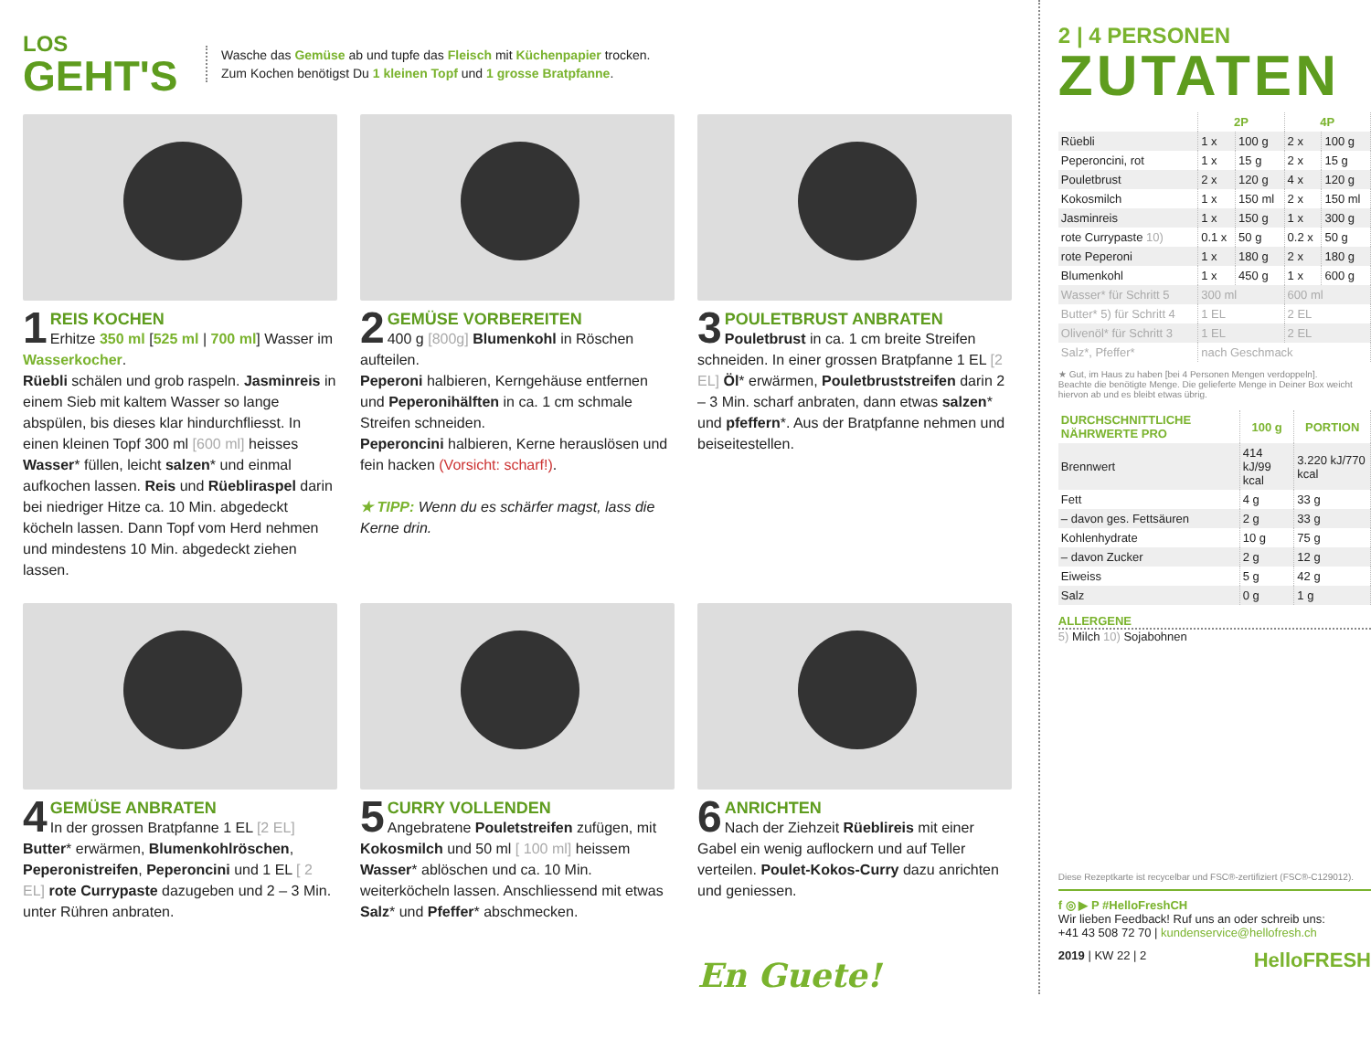LOS
GEHT'S
Wasche das Gemüse ab und tupfe das Fleisch mit Küchenpapier trocken.
Zum Kochen benötigst Du 1 kleinen Topf und 1 grosse Bratpfanne.
1
REIS KOCHEN
Erhitze 350 ml [525 ml | 700 ml] Wasser im Wasserkocher.
Rüebli schälen und grob raspeln. Jasminreis in einem Sieb mit kaltem Wasser so lange abspülen, bis dieses klar hindurchfliesst. In einen kleinen Topf 300 ml [600 ml] heisses Wasser* füllen, leicht salzen* und einmal aufkochen lassen. Reis und Rüebliraspel darin bei niedriger Hitze ca. 10 Min. abgedeckt köcheln lassen. Dann Topf vom Herd nehmen und mindestens 10 Min. abgedeckt ziehen lassen.
2
GEMÜSE VORBEREITEN
400 g [800g] Blumenkohl in Röschen aufteilen.
Peperoni halbieren, Kerngehäuse entfernen und Peperonihälften in ca. 1 cm schmale Streifen schneiden.
Peperoncini halbieren, Kerne herauslösen und fein hacken (Vorsicht: scharf!).
★ TIPP: Wenn du es schärfer magst, lass die Kerne drin.
3
POULETBRUST ANBRATEN
Pouletbrust in ca. 1 cm breite Streifen schneiden. In einer grossen Bratpfanne 1 EL [2 EL] Öl* erwärmen, Pouletbruststreifen darin 2 – 3 Min. scharf anbraten, dann etwas salzen* und pfeffern*. Aus der Bratpfanne nehmen und beiseitestellen.
4
GEMÜSE ANBRATEN
In der grossen Bratpfanne 1 EL [2 EL] Butter* erwärmen, Blumenkohlröschen, Peperonistreifen, Peperoncini und 1 EL [ 2 EL] rote Currypaste dazugeben und 2 – 3 Min. unter Rühren anbraten.
5
CURRY VOLLENDEN
Angebratene Pouletstreifen zufügen, mit Kokosmilch und 50 ml [ 100 ml] heissem Wasser* ablöschen und ca. 10 Min. weiterköcheln lassen. Anschliessend mit etwas Salz* und Pfeffer* abschmecken.
6
ANRICHTEN
Nach der Ziehzeit Rüeblireis mit einer Gabel ein wenig auflockern und auf Teller verteilen. Poulet-Kokos-Curry dazu anrichten und geniessen.
En Guete!
2 | 4 PERSONEN
ZUTATEN
| | 2P | | 4P | |
| --- | --- | --- | --- | --- |
| Rüebli | 1 x | 100 g | 2 x | 100 g |
| Peperoncini, rot | 1 x | 15 g | 2 x | 15 g |
| Pouletbrust | 2 x | 120 g | 4 x | 120 g |
| Kokosmilch | 1 x | 150 ml | 2 x | 150 ml |
| Jasminreis | 1 x | 150 g | 1 x | 300 g |
| rote Currypaste 10) | 0.1 x | 50 g | 0.2 x | 50 g |
| rote Peperoni | 1 x | 180 g | 2 x | 180 g |
| Blumenkohl | 1 x | 450 g | 1 x | 600 g |
| Wasser* für Schritt 5 | 300 ml | | 600 ml | |
| Butter* 5) für Schritt 4 | 1 EL | | 2 EL | |
| Olivenöl* für Schritt 3 | 1 EL | | 2 EL | |
| Salz*, Pfeffer* | nach Geschmack | | | |
★ Gut, im Haus zu haben [bei 4 Personen Mengen verdoppeln].
Beachte die benötigte Menge. Die gelieferte Menge in Deiner Box weicht hiervon ab und es bleibt etwas übrig.
| DURCHSCHNITTLICHE NÄHRWERTE PRO | 100 g | PORTION |
| --- | --- | --- |
| Brennwert | 414 kJ/99 kcal | 3.220 kJ/770 kcal |
| Fett | 4 g | 33 g |
| – davon ges. Fettsäuren | 2 g | 33 g |
| Kohlenhydrate | 10 g | 75 g |
| – davon Zucker | 2 g | 12 g |
| Eiweiss | 5 g | 42 g |
| Salz | 0 g | 1 g |
ALLERGENE
5) Milch 10) Sojabohnen
Diese Rezeptkarte ist recycelbar und FSC®-zertifiziert (FSC®-C129012).
f ◎ ▶ P #HelloFreshCH
Wir lieben Feedback! Ruf uns an oder schreib uns:
+41 43 508 72 70 | kundenservice@hellofresh.ch
2019 | KW 22 | 2 HelloFRESH